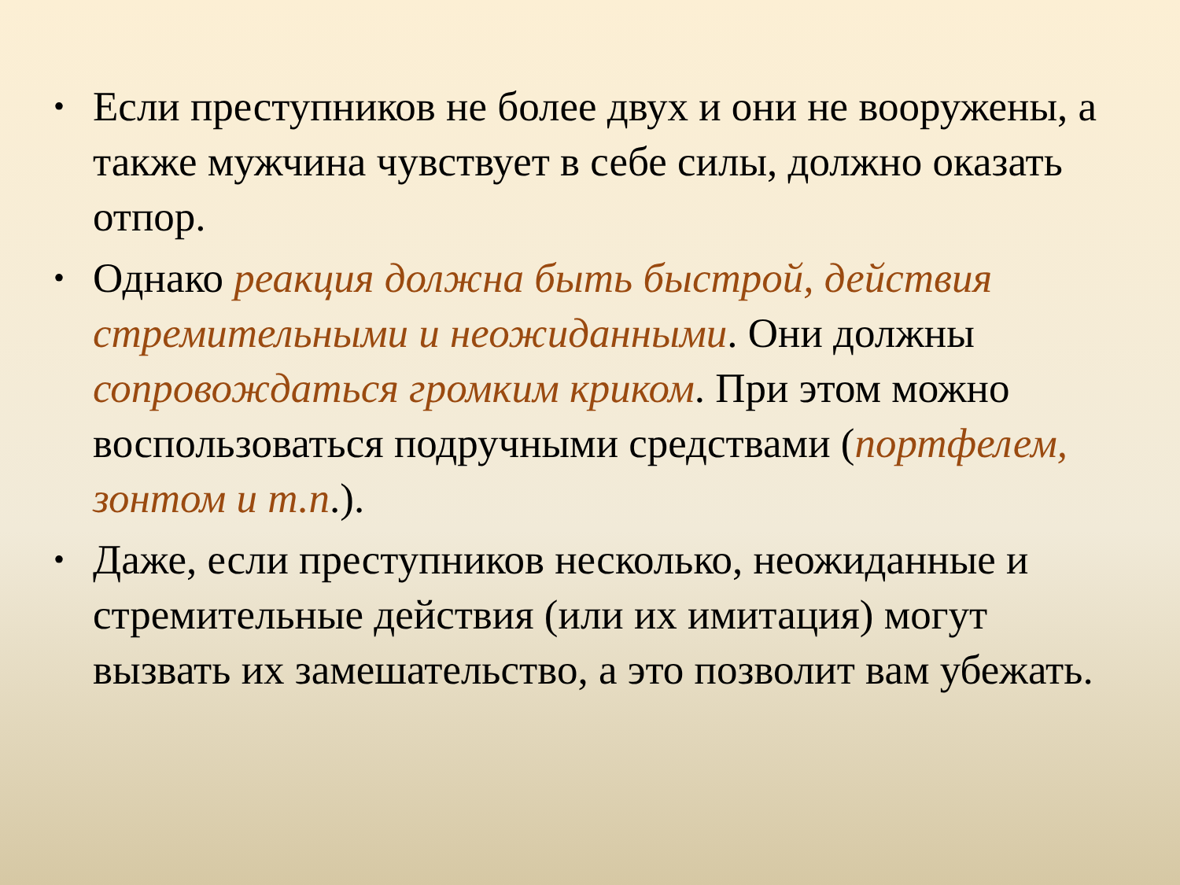• Если преступников не более двух и они не вооружены, а также мужчина чувствует в себе силы, должно оказать отпор.
• Однако реакция должна быть быстрой, действия стремительными и неожиданными. Они должны сопровождаться громким криком. При этом можно воспользоваться подручными средствами (портфелем, зонтом и т.п.).
• Даже, если преступников несколько, неожиданные и стремительные действия (или их имитация) могут вызвать их замешательство, а это позволит вам убежать.